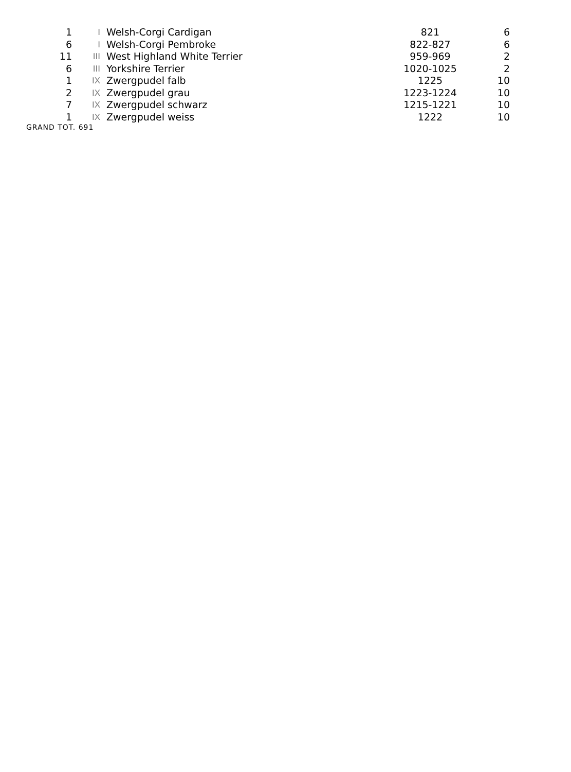| 1 | I | Welsh-Corgi Cardigan | 821 | 6 |
| 6 | I | Welsh-Corgi Pembroke | 822-827 | 6 |
| 11 | III | West Highland White Terrier | 959-969 | 2 |
| 6 | III | Yorkshire Terrier | 1020-1025 | 2 |
| 1 | IX | Zwergpudel falb | 1225 | 10 |
| 2 | IX | Zwergpudel grau | 1223-1224 | 10 |
| 7 | IX | Zwergpudel schwarz | 1215-1221 | 10 |
| 1 | IX | Zwergpudel weiss | 1222 | 10 |
GRAND TOT. 691